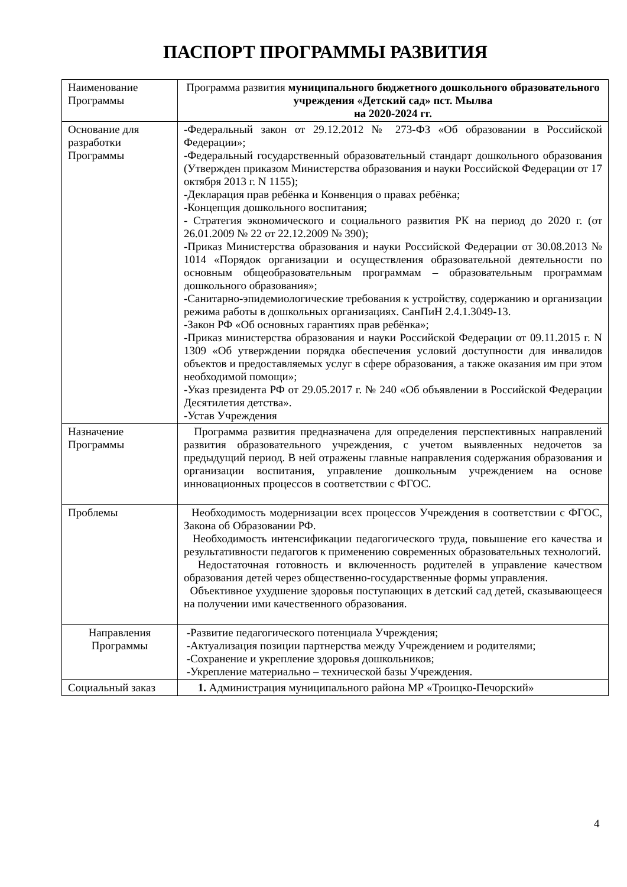ПАСПОРТ ПРОГРАММЫ РАЗВИТИЯ
| Наименование Программы | Программа развития муниципального бюджетного дошкольного образовательного учреждения «Детский сад» пст. Мылва на 2020-2024 гг. |
| Основание для разработки Программы | -Федеральный закон от 29.12.2012 № 273-ФЗ «Об образовании в Российской Федерации»; -Федеральный государственный образовательный стандарт дошкольного образования (Утвержден приказом Министерства образования и науки Российской Федерации от 17 октября 2013 г. N 1155); -Декларация прав ребёнка и Конвенция о правах ребёнка; -Концепция дошкольного воспитания; - Стратегия экономического и социального развития РК на период до 2020 г. (от 26.01.2009 № 22 от 22.12.2009 № 390); -Приказ Министерства образования и науки Российской Федерации от 30.08.2013 № 1014 «Порядок организации и осуществления образовательной деятельности по основным общеобразовательным программам – образовательным программам дошкольного образования»; -Санитарно-эпидемиологические требования к устройству, содержанию и организации режима работы в дошкольных организациях. СанПиН 2.4.1.3049-13. -Закон РФ «Об основных гарантиях прав ребёнка»; -Приказ министерства образования и науки Российской Федерации от 09.11.2015 г. N 1309 «Об утверждении порядка обеспечения условий доступности для инвалидов объектов и предоставляемых услуг в сфере образования, а также оказания им при этом необходимой помощи»; -Указ президента РФ от 29.05.2017 г. № 240 «Об объявлении в Российской Федерации Десятилетия детства». -Устав Учреждения |
| Назначение Программы | Программа развития предназначена для определения перспективных направлений развития образовательного учреждения, с учетом выявленных недочетов за предыдущий период. В ней отражены главные направления содержания образования и организации воспитания, управление дошкольным учреждением на основе инновационных процессов в соответствии с ФГОС. |
| Проблемы | Необходимость модернизации всех процессов Учреждения в соответствии с ФГОС, Закона об Образовании РФ. Необходимость интенсификации педагогического труда, повышение его качества и результативности педагогов к применению современных образовательных технологий. Недостаточная готовность и включенность родителей в управление качеством образования детей через общественно-государственные формы управления. Объективное ухудшение здоровья поступающих в детский сад детей, сказывающееся на получении ими качественного образования. |
| Направления Программы | -Развитие педагогического потенциала Учреждения; -Актуализация позиции партнерства между Учреждением и родителями; -Сохранение и укрепление здоровья дошкольников; -Укрепление материально – технической базы Учреждения. |
| Социальный заказ | 1. Администрация муниципального района МР «Троицко-Печорский» |
4